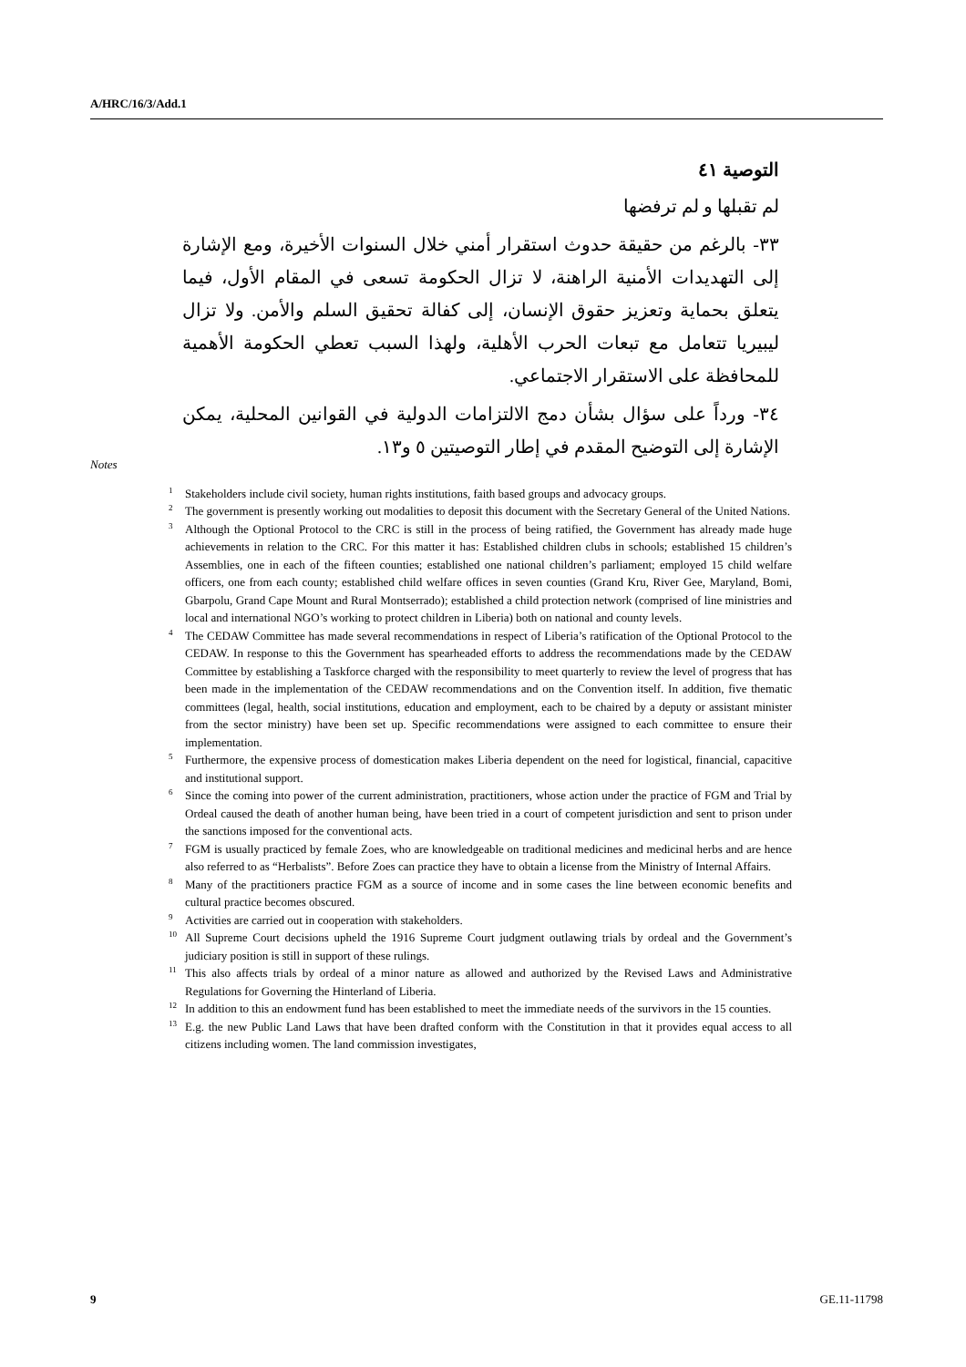A/HRC/16/3/Add.1
التوصية ٤١
لم تقبلها و لم ترفضها
٣٣- بالرغم من حقيقة حدوث استقرار أمني خلال السنوات الأخيرة، ومع الإشارة إلى التهديدات الأمنية الراهنة، لا تزال الحكومة تسعى في المقام الأول، فيما يتعلق بحماية وتعزيز حقوق الإنسان، إلى كفالة تحقيق السلم والأمن. ولا تزال ليبيريا تتعامل مع تبعات الحرب الأهلية، ولهذا السبب تعطي الحكومة الأهمية للمحافظة على الاستقرار الاجتماعي.
٣٤- ورداً على سؤال بشأن دمج الالتزامات الدولية في القوانين المحلية، يمكن الإشارة إلى التوضيح المقدم في إطار التوصيتين ٥ و١٣.
Notes
<sup>1</sup> Stakeholders include civil society, human rights institutions, faith based groups and advocacy groups.
<sup>2</sup> The government is presently working out modalities to deposit this document with the Secretary General of the United Nations.
<sup>3</sup> Although the Optional Protocol to the CRC is still in the process of being ratified, the Government has already made huge achievements in relation to the CRC. For this matter it has: Established children clubs in schools; established 15 children’s Assemblies, one in each of the fifteen counties; established one national children’s parliament; employed 15 child welfare officers, one from each county; established child welfare offices in seven counties (Grand Kru, River Gee, Maryland, Bomi, Gbarpolu, Grand Cape Mount and Rural Montserrado); established a child protection network (comprised of line ministries and local and international NGO’s working to protect children in Liberia) both on national and county levels.
<sup>4</sup> The CEDAW Committee has made several recommendations in respect of Liberia’s ratification of the Optional Protocol to the CEDAW. In response to this the Government has spearheaded efforts to address the recommendations made by the CEDAW Committee by establishing a Taskforce charged with the responsibility to meet quarterly to review the level of progress that has been made in the implementation of the CEDAW recommendations and on the Convention itself. In addition, five thematic committees (legal, health, social institutions, education and employment, each to be chaired by a deputy or assistant minister from the sector ministry) have been set up. Specific recommendations were assigned to each committee to ensure their implementation.
<sup>5</sup> Furthermore, the expensive process of domestication makes Liberia dependent on the need for logistical, financial, capacitive and institutional support.
<sup>6</sup> Since the coming into power of the current administration, practitioners, whose action under the practice of FGM and Trial by Ordeal caused the death of another human being, have been tried in a court of competent jurisdiction and sent to prison under the sanctions imposed for the conventional acts.
<sup>7</sup> FGM is usually practiced by female Zoes, who are knowledgeable on traditional medicines and medicinal herbs and are hence also referred to as “Herbalists”. Before Zoes can practice they have to obtain a license from the Ministry of Internal Affairs.
<sup>8</sup> Many of the practitioners practice FGM as a source of income and in some cases the line between economic benefits and cultural practice becomes obscured.
<sup>9</sup> Activities are carried out in cooperation with stakeholders.
<sup>10</sup> All Supreme Court decisions upheld the 1916 Supreme Court judgment outlawing trials by ordeal and the Government’s judiciary position is still in support of these rulings.
<sup>11</sup> This also affects trials by ordeal of a minor nature as allowed and authorized by the Revised Laws and Administrative Regulations for Governing the Hinterland of Liberia.
<sup>12</sup> In addition to this an endowment fund has been established to meet the immediate needs of the survivors in the 15 counties.
<sup>13</sup> E.g. the new Public Land Laws that have been drafted conform with the Constitution in that it provides equal access to all citizens including women. The land commission investigates,
9 GE.11-11798